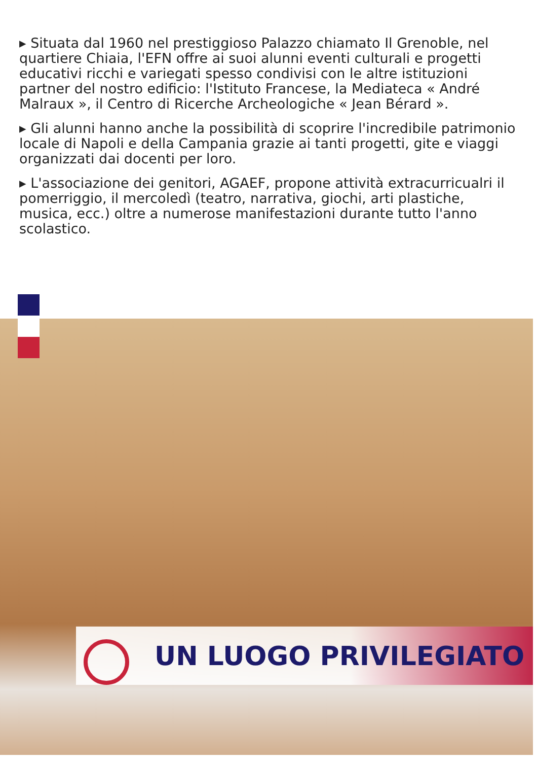▸ Situata dal 1960 nel prestiggioso Palazzo chiamato Il Grenoble, nel quartiere Chiaia, l'EFN offre ai suoi alunni eventi culturali e progetti educativi ricchi e variegati spesso condivisi con le altre istituzioni partner del nostro edificio: l'Istituto Francese, la Mediateca « André Malraux », il Centro di Ricerche Archeologiche « Jean Bérard ».
▸ Gli alunni hanno anche la possibilità di scoprire l'incredibile patrimonio locale di Napoli e della Campania grazie ai tanti progetti, gite e viaggi organizzati dai docenti per loro.
▸ L'associazione dei genitori, AGAEF, propone attività extracurricualri il pomerriggio, il mercoledì (teatro, narrativa, giochi, arti plastiche, musica, ecc.) oltre a numerose manifestazioni durante tutto l'anno scolastico.
UN LUOGO PRIVILEGIATO